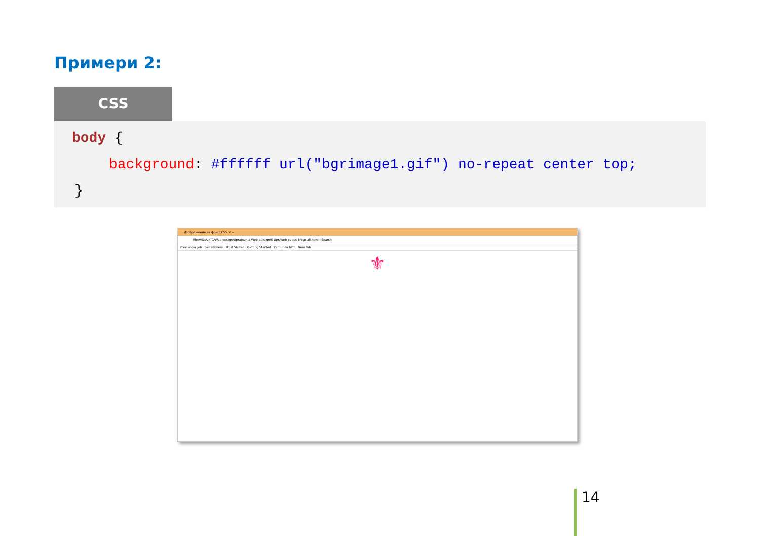Примери 2:
CSS
body {
background: #ffffff url("bgrimage1.gif") no-repeat center top;
}
Изображение за фон с CSS ✕ +
file:///D:/UKTC/Web design/Uprajnenia Web deisign/6-Upr/Web pades-5/bgr-all.html Search
Freelancer job Sell stickers Most Visited Getting Started Zamunda.NET New Tab
⚜
14